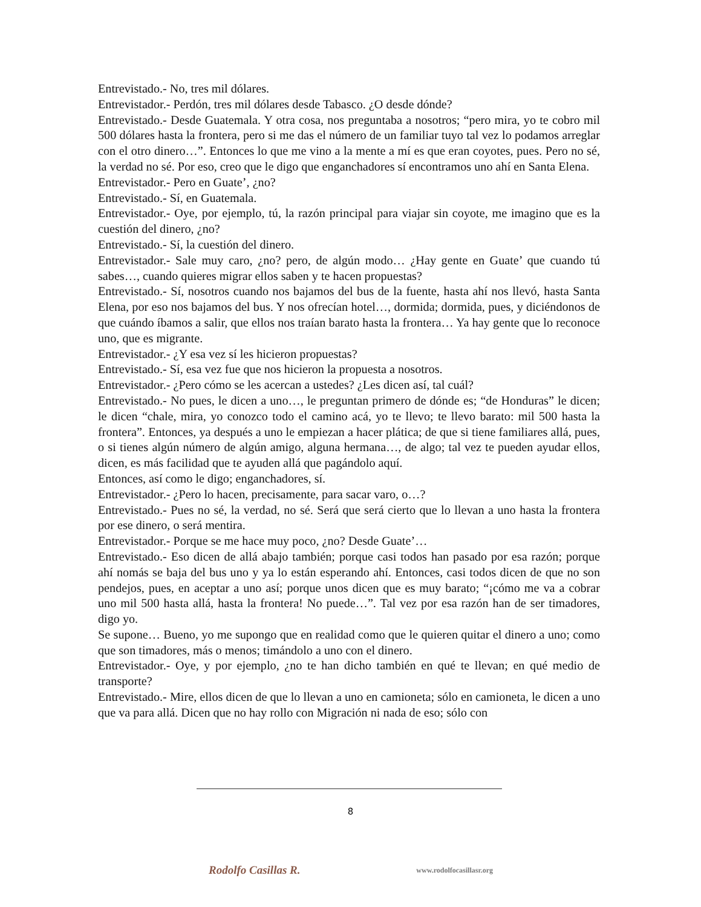Entrevistado.- No, tres mil dólares.
Entrevistador.- Perdón, tres mil dólares desde Tabasco. ¿O desde dónde?
Entrevistado.- Desde Guatemala. Y otra cosa, nos preguntaba a nosotros; “pero mira, yo te cobro mil 500 dólares hasta la frontera, pero si me das el número de un familiar tuyo tal vez lo podamos arreglar con el otro dinero…”. Entonces lo que me vino a la mente a mí es que eran coyotes, pues. Pero no sé, la verdad no sé. Por eso, creo que le digo que enganchadores sí encontramos uno ahí en Santa Elena.
Entrevistador.- Pero en Guate’, ¿no?
Entrevistado.- Sí, en Guatemala.
Entrevistador.- Oye, por ejemplo, tú, la razón principal para viajar sin coyote, me imagino que es la cuestión del dinero, ¿no?
Entrevistado.- Sí, la cuestión del dinero.
Entrevistador.- Sale muy caro, ¿no? pero, de algún modo… ¿Hay gente en Guate’ que cuando tú sabes…, cuando quieres migrar ellos saben y te hacen propuestas?
Entrevistado.- Sí, nosotros cuando nos bajamos del bus de la fuente, hasta ahí nos llevó, hasta Santa Elena, por eso nos bajamos del bus. Y nos ofrecían hotel…, dormida; dormida, pues, y diciéndonos de que cuándo íbamos a salir, que ellos nos traían barato hasta la frontera… Ya hay gente que lo reconoce uno, que es migrante.
Entrevistador.- ¿Y esa vez sí les hicieron propuestas?
Entrevistado.- Sí, esa vez fue que nos hicieron la propuesta a nosotros.
Entrevistador.- ¿Pero cómo se les acercan a ustedes? ¿Les dicen así, tal cuál?
Entrevistado.- No pues, le dicen a uno…, le preguntan primero de dónde es; “de Honduras” le dicen; le dicen “chale, mira, yo conozco todo el camino acá, yo te llevo; te llevo barato: mil 500 hasta la frontera”. Entonces, ya después a uno le empiezan a hacer plática; de que si tiene familiares allá, pues, o si tienes algún número de algún amigo, alguna hermana…, de algo; tal vez te pueden ayudar ellos, dicen, es más facilidad que te ayuden allá que pagándolo aquí.
Entonces, así como le digo; enganchadores, sí.
Entrevistador.- ¿Pero lo hacen, precisamente, para sacar varo, o…?
Entrevistado.- Pues no sé, la verdad, no sé. Será que será cierto que lo llevan a uno hasta la frontera por ese dinero, o será mentira.
Entrevistador.- Porque se me hace muy poco, ¿no? Desde Guate’…
Entrevistado.- Eso dicen de allá abajo también; porque casi todos han pasado por esa razón; porque ahí nomás se baja del bus uno y ya lo están esperando ahí. Entonces, casi todos dicen de que no son pendejos, pues, en aceptar a uno así; porque unos dicen que es muy barato; “¡cómo me va a cobrar uno mil 500 hasta allá, hasta la frontera! No puede…”. Tal vez por esa razón han de ser timadores, digo yo.
Se supone… Bueno, yo me supongo que en realidad como que le quieren quitar el dinero a uno; como que son timadores, más o menos; timándolo a uno con el dinero.
Entrevistador.- Oye, y por ejemplo, ¿no te han dicho también en qué te llevan; en qué medio de transporte?
Entrevistado.- Mire, ellos dicen de que lo llevan a uno en camioneta; sólo en camioneta, le dicen a uno que va para allá. Dicen que no hay rollo con Migración ni nada de eso; sólo con
8
Rodolfo Casillas R. www.rodolfocasillasr.org